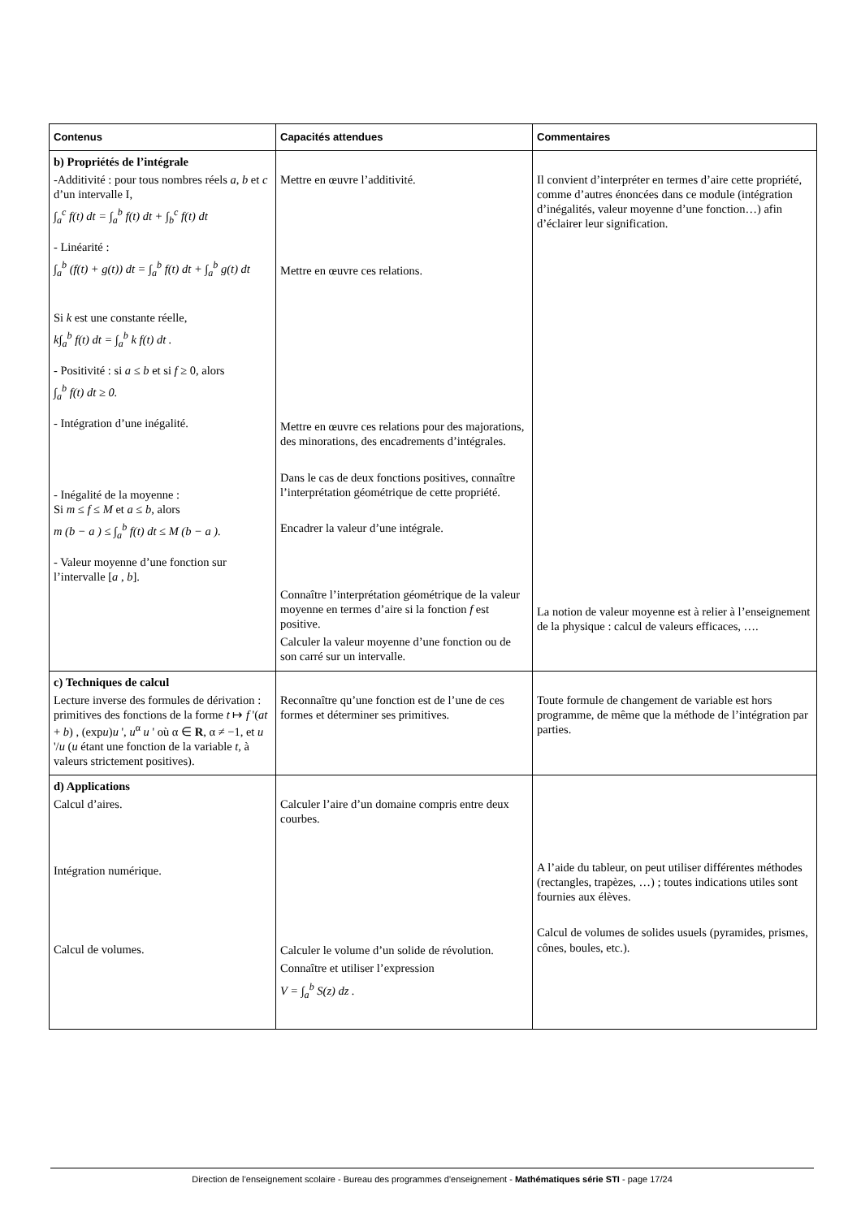| Contenus | Capacités attendues | Commentaires |
| --- | --- | --- |
| b) Propriétés de l’intégrale -Additivité : pour tous nombres réels a , b et c d’un intervalle I, ∫<sub>a</sub><sup>c</sup> f(t) dt = ∫<sub>a</sub><sup>b</sup> f(t) dt + ∫<sub>b</sub><sup>c</sup> f(t) dt - Linéarité : ∫<sub>a</sub><sup>b</sup> (f(t) + g(t)) dt = ∫<sub>a</sub><sup>b</sup> f(t) dt + ∫<sub>a</sub><sup>b</sup> g(t) dt Si k est une constante réelle, k∫<sub>a</sub><sup>b</sup> f(t) dt = ∫<sub>a</sub><sup>b</sup> k f(t) dt . - Positivité : si a ≤ b et si f ≥ 0, alors ∫<sub>a</sub><sup>b</sup> f(t) dt ≥ 0. - Intégration d’une inégalité. - Inégalité de la moyenne : Si m ≤ f ≤ M et a ≤ b , alors m (b − a ) ≤ ∫<sub>a</sub><sup>b</sup> f(t) dt ≤ M (b − a ). - Valeur moyenne d’une fonction sur l’intervalle [ a , b ]. | Mettre en œuvre l’additivité. Mettre en œuvre ces relations. Mettre en œuvre ces relations pour des majorations, des minorations, des encadrements d’intégrales. Dans le cas de deux fonctions positives, connaître l’interprétation géométrique de cette propriété. Encadrer la valeur d’une intégrale. Connaître l’interprétation géométrique de la valeur moyenne en termes d’aire si la fonction f est positive. Calculer la valeur moyenne d’une fonction ou de son carré sur un intervalle. | Il convient d’interpréter en termes d’aire cette propriété, comme d’autres énoncées dans ce module (intégration d’inégalités, valeur moyenne d’une fonction…) afin d’éclairer leur signification. La notion de valeur moyenne est à relier à l’enseignement de la physique : calcul de valeurs efficaces, …. |
| c) Techniques de calcul Lecture inverse des formules de dérivation : primitives des fonctions de la forme t ↦ f '( at + b ) , (exp u ) u ', u<sup>α</sup> u ' où α ∈ R , α ≠ −1, et u '/ u ( u étant une fonction de la variable t, à valeurs strictement positives). | Reconnaître qu’une fonction est de l’une de ces formes et déterminer ses primitives. | Toute formule de changement de variable est hors programme, de même que la méthode de l’intégration par parties. |
| d) Applications Calcul d’aires. Intégration numérique. Calcul de volumes. | Calculer l’aire d’un domaine compris entre deux courbes. Calculer le volume d’un solide de révolution. Connaître et utiliser l’expression V = ∫<sub>a</sub><sup>b</sup> S(z) dz . | A l’aide du tableur, on peut utiliser différentes méthodes (rectangles, trapèzes, …) ; toutes indications utiles sont fournies aux élèves. Calcul de volumes de solides usuels (pyramides, prismes, cônes, boules, etc.). |
Direction de l’enseignement scolaire - Bureau des programmes d'enseignement - Mathématiques série STI - page 17/24